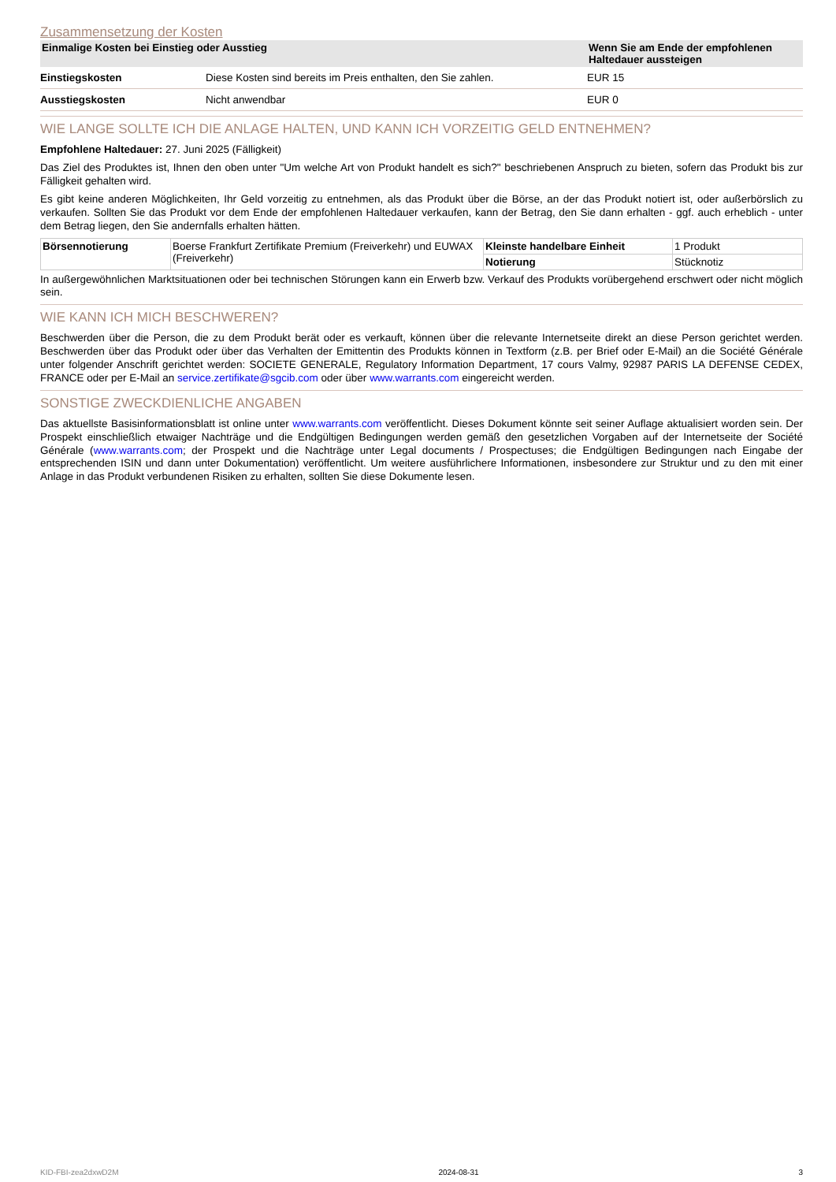Zusammensetzung der Kosten
| Einmalige Kosten bei Einstieg oder Ausstieg | | Wenn Sie am Ende der empfohlenen Haltedauer aussteigen |
| --- | --- | --- |
| Einstiegskosten | Diese Kosten sind bereits im Preis enthalten, den Sie zahlen. | EUR 15 |
| Ausstiegskosten | Nicht anwendbar | EUR 0 |
WIE LANGE SOLLTE ICH DIE ANLAGE HALTEN, UND KANN ICH VORZEITIG GELD ENTNEHMEN?
Empfohlene Haltedauer: 27. Juni 2025 (Fälligkeit)
Das Ziel des Produktes ist, Ihnen den oben unter "Um welche Art von Produkt handelt es sich?" beschriebenen Anspruch zu bieten, sofern das Produkt bis zur Fälligkeit gehalten wird.
Es gibt keine anderen Möglichkeiten, Ihr Geld vorzeitig zu entnehmen, als das Produkt über die Börse, an der das Produkt notiert ist, oder außerbörslich zu verkaufen. Sollten Sie das Produkt vor dem Ende der empfohlenen Haltedauer verkaufen, kann der Betrag, den Sie dann erhalten - ggf. auch erheblich - unter dem Betrag liegen, den Sie andernfalls erhalten hätten.
| Börsennotierung | Boerse Frankfurt Zertifikate Premium (Freiverkehr) und EUWAX (Freiverkehr) | Kleinste handelbare Einheit | 1 Produkt |
| | | Notierung | Stücknotiz |
In außergewöhnlichen Marktsituationen oder bei technischen Störungen kann ein Erwerb bzw. Verkauf des Produkts vorübergehend erschwert oder nicht möglich sein.
WIE KANN ICH MICH BESCHWEREN?
Beschwerden über die Person, die zu dem Produkt berät oder es verkauft, können über die relevante Internetseite direkt an diese Person gerichtet werden. Beschwerden über das Produkt oder über das Verhalten der Emittentin des Produkts können in Textform (z.B. per Brief oder E-Mail) an die Société Générale unter folgender Anschrift gerichtet werden: SOCIETE GENERALE, Regulatory Information Department, 17 cours Valmy, 92987 PARIS LA DEFENSE CEDEX, FRANCE oder per E-Mail an service.zertifikate@sgcib.com oder über www.warrants.com eingereicht werden.
SONSTIGE ZWECKDIENLICHE ANGABEN
Das aktuellste Basisinformationsblatt ist online unter www.warrants.com veröffentlicht. Dieses Dokument könnte seit seiner Auflage aktualisiert worden sein. Der Prospekt einschließlich etwaiger Nachträge und die Endgültigen Bedingungen werden gemäß den gesetzlichen Vorgaben auf der Internetseite der Société Générale (www.warrants.com; der Prospekt und die Nachträge unter Legal documents / Prospectuses; die Endgültigen Bedingungen nach Eingabe der entsprechenden ISIN und dann unter Dokumentation) veröffentlicht. Um weitere ausführlichere Informationen, insbesondere zur Struktur und zu den mit einer Anlage in das Produkt verbundenen Risiken zu erhalten, sollten Sie diese Dokumente lesen.
KID-FBI-zea2dxwD2M 2024-08-31 3